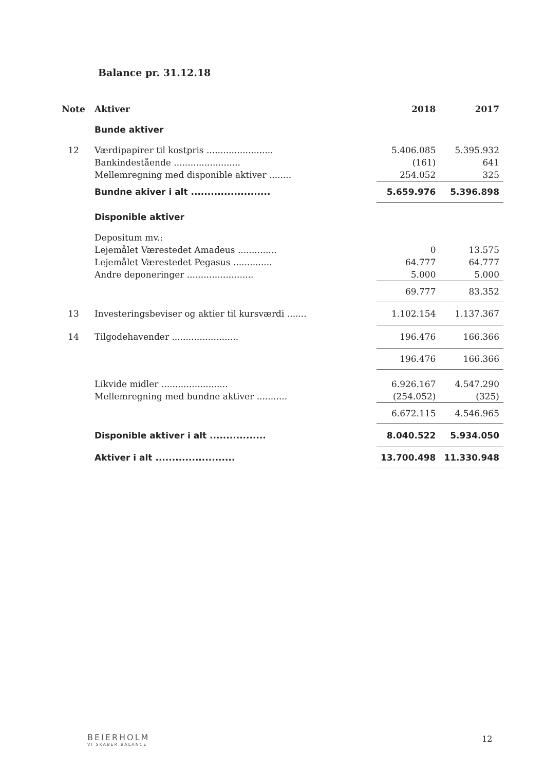Balance pr. 31.12.18
| Note | Aktiver | 2018 | 2017 |
| --- | --- | --- | --- |
| | Bunde aktiver | | |
| 12 | Værdipapirer til kostpris ........................ | 5.406.085 | 5.395.932 |
| | Bankindestående ........................ | (161) | 641 |
| | Mellemregning med disponible aktiver ........ | 254.052 | 325 |
| | Bundne akiver i alt ........................ | 5.659.976 | 5.396.898 |
| | Disponible aktiver | | |
| | Depositum mv.: | | |
| | Lejemålet Værestedet Amadeus .............. | 0 | 13.575 |
| | Lejemålet Værestedet Pegasus .............. | 64.777 | 64.777 |
| | Andre deponeringer ........................ | 5.000 | 5.000 |
| | | 69.777 | 83.352 |
| 13 | Investeringsbeviser og aktier til kursværdi ....... | 1.102.154 | 1.137.367 |
| 14 | Tilgodehavender ........................ | 196.476 | 166.366 |
| | | 196.476 | 166.366 |
| | Likvide midler ........................ | 6.926.167 | 4.547.290 |
| | Mellemregning med bundne aktiver ........... | (254.052) | (325) |
| | | 6.672.115 | 4.546.965 |
| | Disponible aktiver i alt ................. | 8.040.522 | 5.934.050 |
| | Aktiver i alt ........................ | 13.700.498 | 11.330.948 |
BEIERHOLM
VI SKABER BALANCE
12